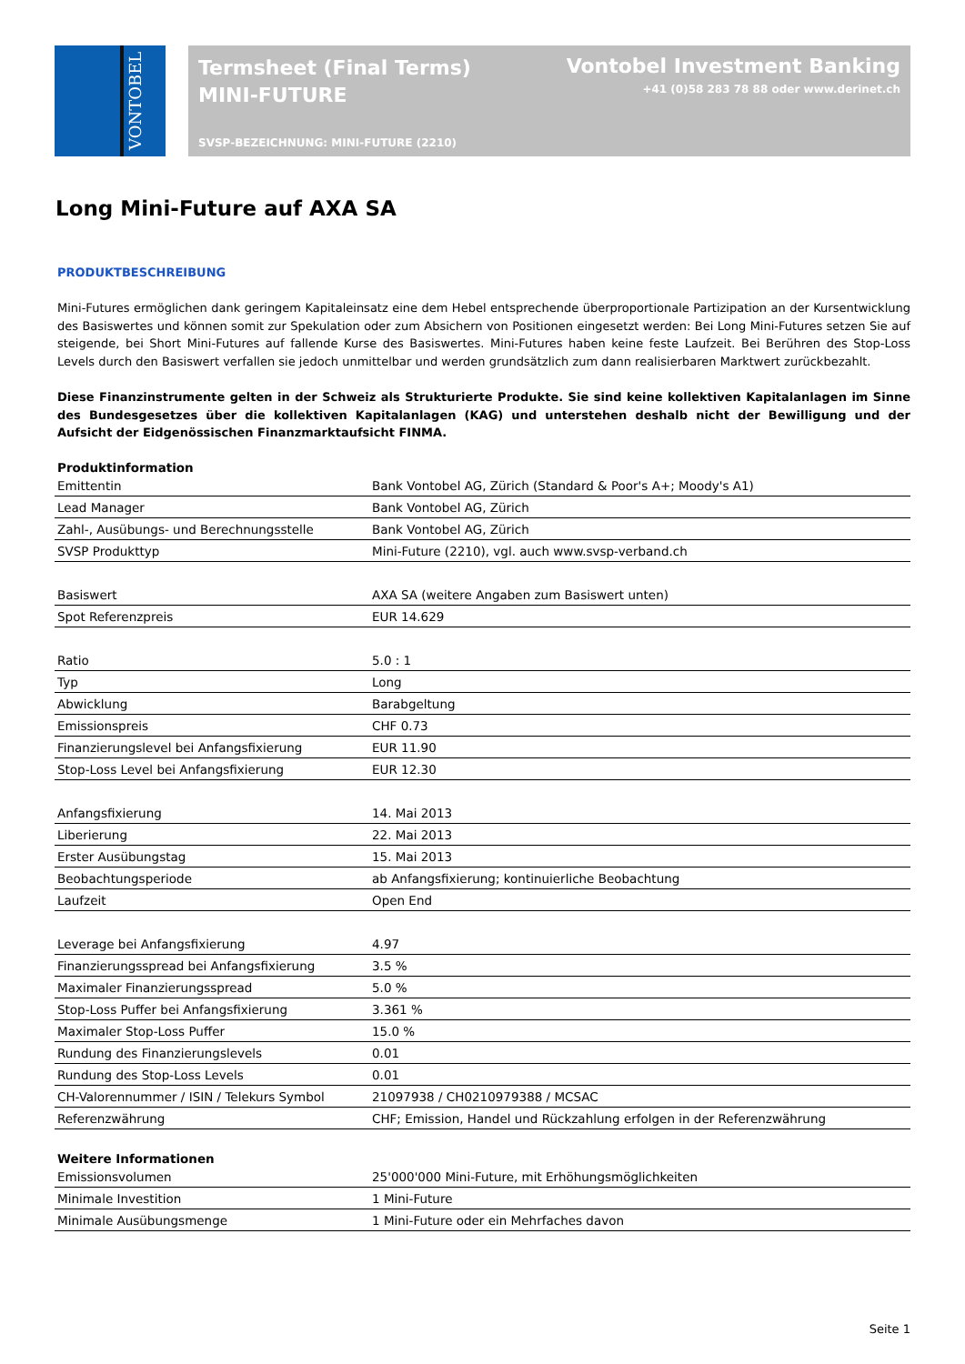VONTOBEL
Termsheet (Final Terms)
MINI-FUTURE
SVSP-BEZEICHNUNG: MINI-FUTURE (2210)
Vontobel Investment Banking
+41 (0)58 283 78 88 oder www.derinet.ch
Long Mini-Future auf AXA SA
PRODUKTBESCHREIBUNG
Mini-Futures ermöglichen dank geringem Kapitaleinsatz eine dem Hebel entsprechende überproportionale Partizipation an der Kursentwicklung des Basiswertes und können somit zur Spekulation oder zum Absichern von Positionen eingesetzt werden: Bei Long Mini-Futures setzen Sie auf steigende, bei Short Mini-Futures auf fallende Kurse des Basiswertes. Mini-Futures haben keine feste Laufzeit. Bei Berühren des Stop-Loss Levels durch den Basiswert verfallen sie jedoch unmittelbar und werden grundsätzlich zum dann realisierbaren Marktwert zurückbezahlt.
Diese Finanzinstrumente gelten in der Schweiz als Strukturierte Produkte. Sie sind keine kollektiven Kapitalanlagen im Sinne des Bundesgesetzes über die kollektiven Kapitalanlagen (KAG) und unterstehen deshalb nicht der Bewilligung und der Aufsicht der Eidgenössischen Finanzmarktaufsicht FINMA.
| Produktinformation | |
| --- | --- |
| Emittentin | Bank Vontobel AG, Zürich (Standard & Poor's A+; Moody's A1) |
| Lead Manager | Bank Vontobel AG, Zürich |
| Zahl-, Ausübungs- und Berechnungsstelle | Bank Vontobel AG, Zürich |
| SVSP Produkttyp | Mini-Future (2210), vgl. auch www.svsp-verband.ch |
| Basiswert | AXA SA (weitere Angaben zum Basiswert unten) |
| Spot Referenzpreis | EUR 14.629 |
| Ratio | 5.0 : 1 |
| Typ | Long |
| Abwicklung | Barabgeltung |
| Emissionspreis | CHF 0.73 |
| Finanzierungslevel bei Anfangsfixierung | EUR 11.90 |
| Stop-Loss Level bei Anfangsfixierung | EUR 12.30 |
| Anfangsfixierung | 14. Mai 2013 |
| Liberierung | 22. Mai 2013 |
| Erster Ausübungstag | 15. Mai 2013 |
| Beobachtungsperiode | ab Anfangsfixierung; kontinuierliche Beobachtung |
| Laufzeit | Open End |
| Leverage bei Anfangsfixierung | 4.97 |
| Finanzierungsspread bei Anfangsfixierung | 3.5 % |
| Maximaler Finanzierungsspread | 5.0 % |
| Stop-Loss Puffer bei Anfangsfixierung | 3.361 % |
| Maximaler Stop-Loss Puffer | 15.0 % |
| Rundung des Finanzierungslevels | 0.01 |
| Rundung des Stop-Loss Levels | 0.01 |
| CH-Valorennummer / ISIN / Telekurs Symbol | 21097938 / CH0210979388 / MCSAC |
| Referenzwährung | CHF; Emission, Handel und Rückzahlung erfolgen in der Referenzwährung |
| Weitere Informationen | |
| --- | --- |
| Emissionsvolumen | 25'000'000 Mini-Future, mit Erhöhungsmöglichkeiten |
| Minimale Investition | 1 Mini-Future |
| Minimale Ausübungsmenge | 1 Mini-Future oder ein Mehrfaches davon |
Seite 1